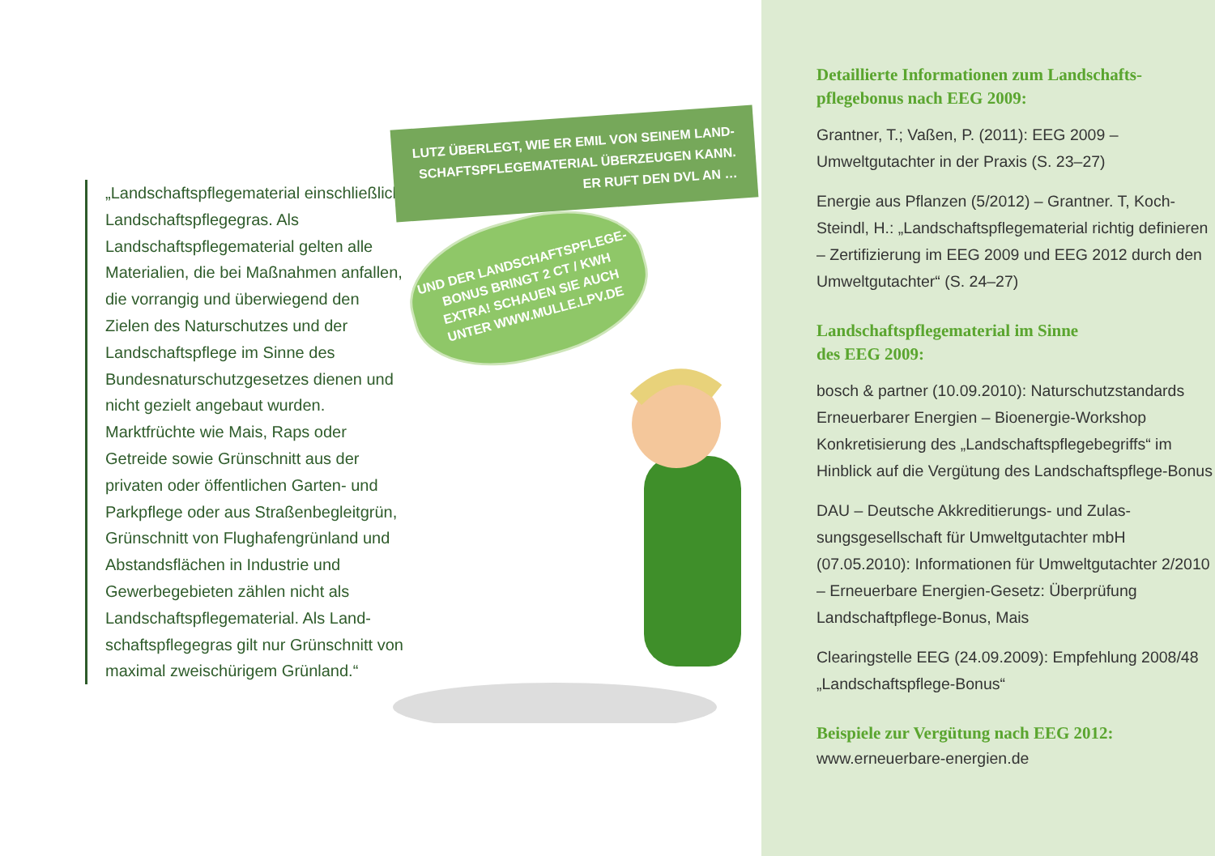„Landschaftspflegematerial ein­schließlich Landschaftspflegegras. Als Landschaftspflegematerial gelten alle Materialien, die bei Maßnahmen anfallen, die vorrangig und über­wiegend den Zielen des Naturschutzes und der Landschaftspflege im Sinne des Bundesnaturschutzgesetzes dienen und nicht gezielt angebaut wurden. Marktfrüchte wie Mais, Raps oder Getreide sowie Grünschnitt aus der privaten oder öffentlichen Garten- und Parkpflege oder aus Straßenbegleitgrün, Grünschnitt von Flughafengrünland und Abstandsflächen in Industrie und Gewerbegebieten zählen nicht als Landschaftspflegematerial. Als Land­schaftspflegegras gilt nur Grünschnitt von maximal zweischürigem Grünland.“
LUTZ ÜBERLEGT, WIE ER EMIL VON SEINEM LAND-SCHAFTSPFLEGEMATERIAL ÜBERZEUGEN KANN. ER RUFT DEN DVL AN …
UND DER LANDSCHAFTSPFLEGE-BONUS BRINGT 2 CT / KWH EXTRA! SCHAUEN SIE AUCH UNTER WWW.MULLE.LPV.DE
Detaillierte Informationen zum Landschafts­pflegebonus nach EEG 2009:
Grantner, T.; Vaßen, P. (2011): EEG 2009 – Umweltgutachter in der Praxis (S. 23–27)
Energie aus Pflanzen (5/2012) – Grantner. T, Koch-Steindl, H.: „Landschaftspflegematerial richtig definieren – Zertifizierung im EEG 2009 und EEG 2012 durch den Umweltgutachter“ (S. 24–27)
Landschaftspflegematerial im Sinne
des EEG 2009:
bosch & partner (10.09.2010): Naturschutz­standards Erneuerbarer Energien – Bioenergie-Workshop Konkretisierung des „Landschaftspfle­gebegriffs“ im Hinblick auf die Vergütung des Landschaftspflege-Bonus
DAU – Deutsche Akkreditierungs- und Zulas­sungsgesellschaft für Umweltgutachter mbH (07.05.2010): Informationen für Umweltgut­achter 2/2010 – Erneuerbare Energien-Gesetz: Überprüfung Landschaftpflege-Bonus, Mais
Clearingstelle EEG (24.09.2009): Empfehlung 2008/48 „Landschaftspflege-Bonus“
Beispiele zur Vergütung nach EEG 2012:
www.erneuerbare-energien.de